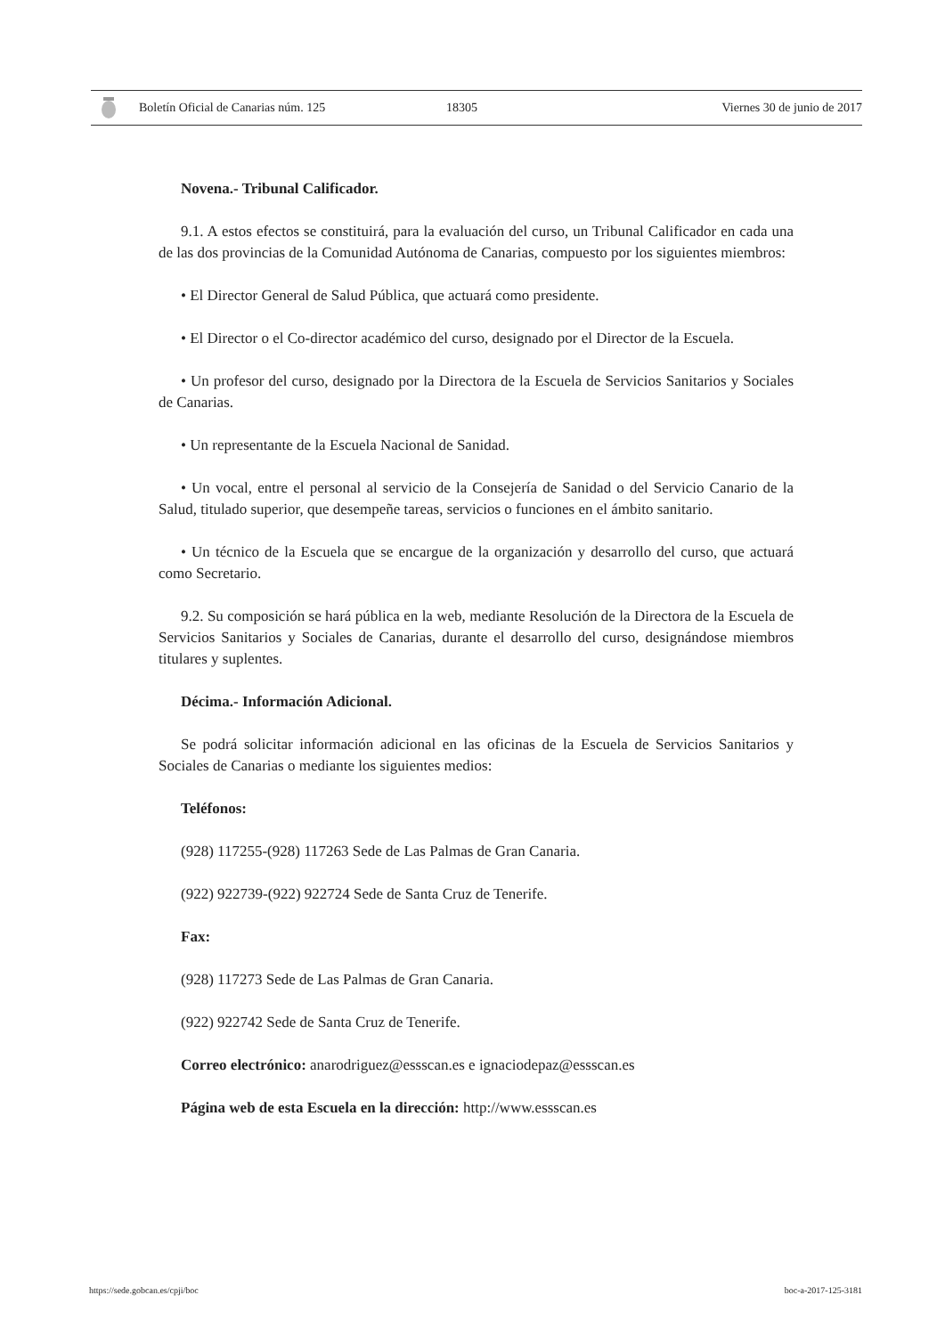Boletín Oficial de Canarias núm. 125 18305 Viernes 30 de junio de 2017
Novena.- Tribunal Calificador.
9.1. A estos efectos se constituirá, para la evaluación del curso, un Tribunal Calificador en cada una de las dos provincias de la Comunidad Autónoma de Canarias, compuesto por los siguientes miembros:
• El Director General de Salud Pública, que actuará como presidente.
• El Director o el Co-director académico del curso, designado por el Director de la Escuela.
• Un profesor del curso, designado por la Directora de la Escuela de Servicios Sanitarios y Sociales de Canarias.
• Un representante de la Escuela Nacional de Sanidad.
• Un vocal, entre el personal al servicio de la Consejería de Sanidad o del Servicio Canario de la Salud, titulado superior, que desempeñe tareas, servicios o funciones en el ámbito sanitario.
• Un técnico de la Escuela que se encargue de la organización y desarrollo del curso, que actuará como Secretario.
9.2. Su composición se hará pública en la web, mediante Resolución de la Directora de la Escuela de Servicios Sanitarios y Sociales de Canarias, durante el desarrollo del curso, designándose miembros titulares y suplentes.
Décima.- Información Adicional.
Se podrá solicitar información adicional en las oficinas de la Escuela de Servicios Sanitarios y Sociales de Canarias o mediante los siguientes medios:
Teléfonos:
(928) 117255-(928) 117263 Sede de Las Palmas de Gran Canaria.
(922) 922739-(922) 922724 Sede de Santa Cruz de Tenerife.
Fax:
(928) 117273 Sede de Las Palmas de Gran Canaria.
(922) 922742 Sede de Santa Cruz de Tenerife.
Correo electrónico: anarodriguez@essscan.es e ignaciodepaz@essscan.es
Página web de esta Escuela en la dirección: http://www.essscan.es
https://sede.gobcan.es/cpji/boc boc-a-2017-125-3181